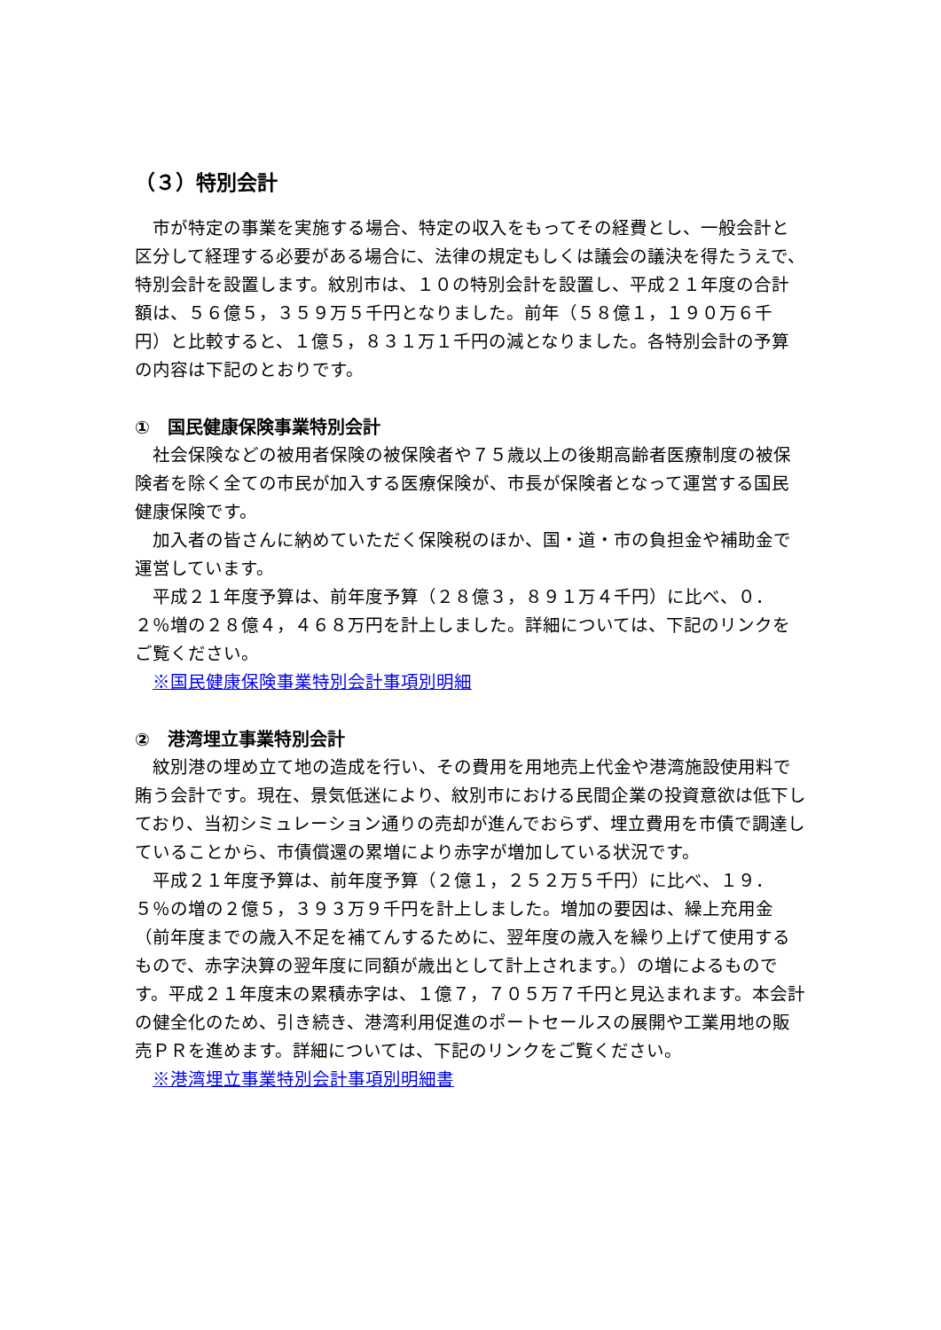（３）特別会計
市が特定の事業を実施する場合、特定の収入をもってその経費とし、一般会計と区分して経理する必要がある場合に、法律の規定もしくは議会の議決を得たうえで、特別会計を設置します。紋別市は、１０の特別会計を設置し、平成２１年度の合計額は、５６億５，３５９万５千円となりました。前年（５８億１，１９０万６千円）と比較すると、１億５，８３１万１千円の減となりました。各特別会計の予算の内容は下記のとおりです。
①　国民健康保険事業特別会計
社会保険などの被用者保険の被保険者や７５歳以上の後期高齢者医療制度の被保険者を除く全ての市民が加入する医療保険が、市長が保険者となって運営する国民健康保険です。
加入者の皆さんに納めていただく保険税のほか、国・道・市の負担金や補助金で運営しています。
平成２１年度予算は、前年度予算（２８億３，８９１万４千円）に比べ、０．２％増の２８億４，４６８万円を計上しました。詳細については、下記のリンクをご覧ください。
※国民健康保険事業特別会計事項別明細
②　港湾埋立事業特別会計
紋別港の埋め立て地の造成を行い、その費用を用地売上代金や港湾施設使用料で賄う会計です。現在、景気低迷により、紋別市における民間企業の投資意欲は低下しており、当初シミュレーション通りの売却が進んでおらず、埋立費用を市債で調達していることから、市債償還の累増により赤字が増加している状況です。
平成２１年度予算は、前年度予算（２億１，２５２万５千円）に比べ、１９．５％の増の２億５，３９３万９千円を計上しました。増加の要因は、繰上充用金（前年度までの歳入不足を補てんするために、翌年度の歳入を繰り上げて使用するもので、赤字決算の翌年度に同額が歳出として計上されます。）の増によるものです。平成２１年度末の累積赤字は、１億７，７０５万７千円と見込まれます。本会計の健全化のため、引き続き、港湾利用促進のポートセールスの展開や工業用地の販売ＰＲを進めます。詳細については、下記のリンクをご覧ください。
※港湾埋立事業特別会計事項別明細書